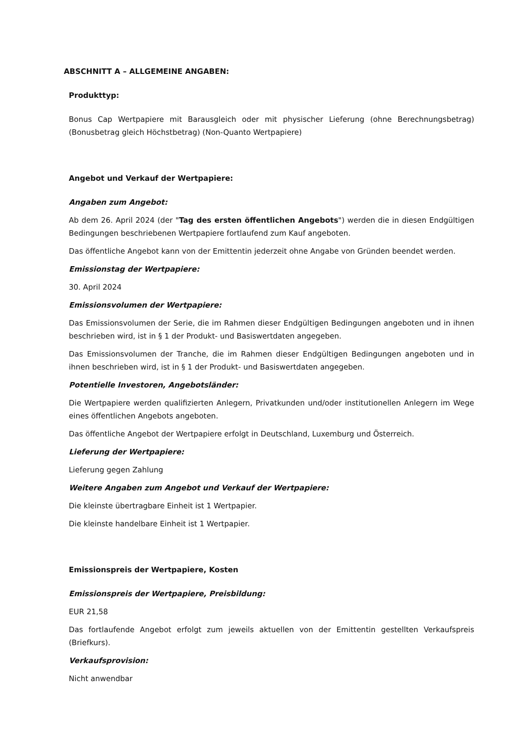ABSCHNITT A – ALLGEMEINE ANGABEN:
Produkttyp:
Bonus Cap Wertpapiere mit Barausgleich oder mit physischer Lieferung (ohne Berechnungsbetrag) (Bonusbetrag gleich Höchstbetrag) (Non-Quanto Wertpapiere)
Angebot und Verkauf der Wertpapiere:
Angaben zum Angebot:
Ab dem 26. April 2024 (der "Tag des ersten öffentlichen Angebots") werden die in diesen Endgültigen Bedingungen beschriebenen Wertpapiere fortlaufend zum Kauf angeboten.
Das öffentliche Angebot kann von der Emittentin jederzeit ohne Angabe von Gründen beendet werden.
Emissionstag der Wertpapiere:
30. April 2024
Emissionsvolumen der Wertpapiere:
Das Emissionsvolumen der Serie, die im Rahmen dieser Endgültigen Bedingungen angeboten und in ihnen beschrieben wird, ist in § 1 der Produkt- und Basiswertdaten angegeben.
Das Emissionsvolumen der Tranche, die im Rahmen dieser Endgültigen Bedingungen angeboten und in ihnen beschrieben wird, ist in § 1 der Produkt- und Basiswertdaten angegeben.
Potentielle Investoren, Angebotsländer:
Die Wertpapiere werden qualifizierten Anlegern, Privatkunden und/oder institutionellen Anlegern im Wege eines öffentlichen Angebots angeboten.
Das öffentliche Angebot der Wertpapiere erfolgt in Deutschland, Luxemburg und Österreich.
Lieferung der Wertpapiere:
Lieferung gegen Zahlung
Weitere Angaben zum Angebot und Verkauf der Wertpapiere:
Die kleinste übertragbare Einheit ist 1 Wertpapier.
Die kleinste handelbare Einheit ist 1 Wertpapier.
Emissionspreis der Wertpapiere, Kosten
Emissionspreis der Wertpapiere, Preisbildung:
EUR 21,58
Das fortlaufende Angebot erfolgt zum jeweils aktuellen von der Emittentin gestellten Verkaufspreis (Briefkurs).
Verkaufsprovision:
Nicht anwendbar